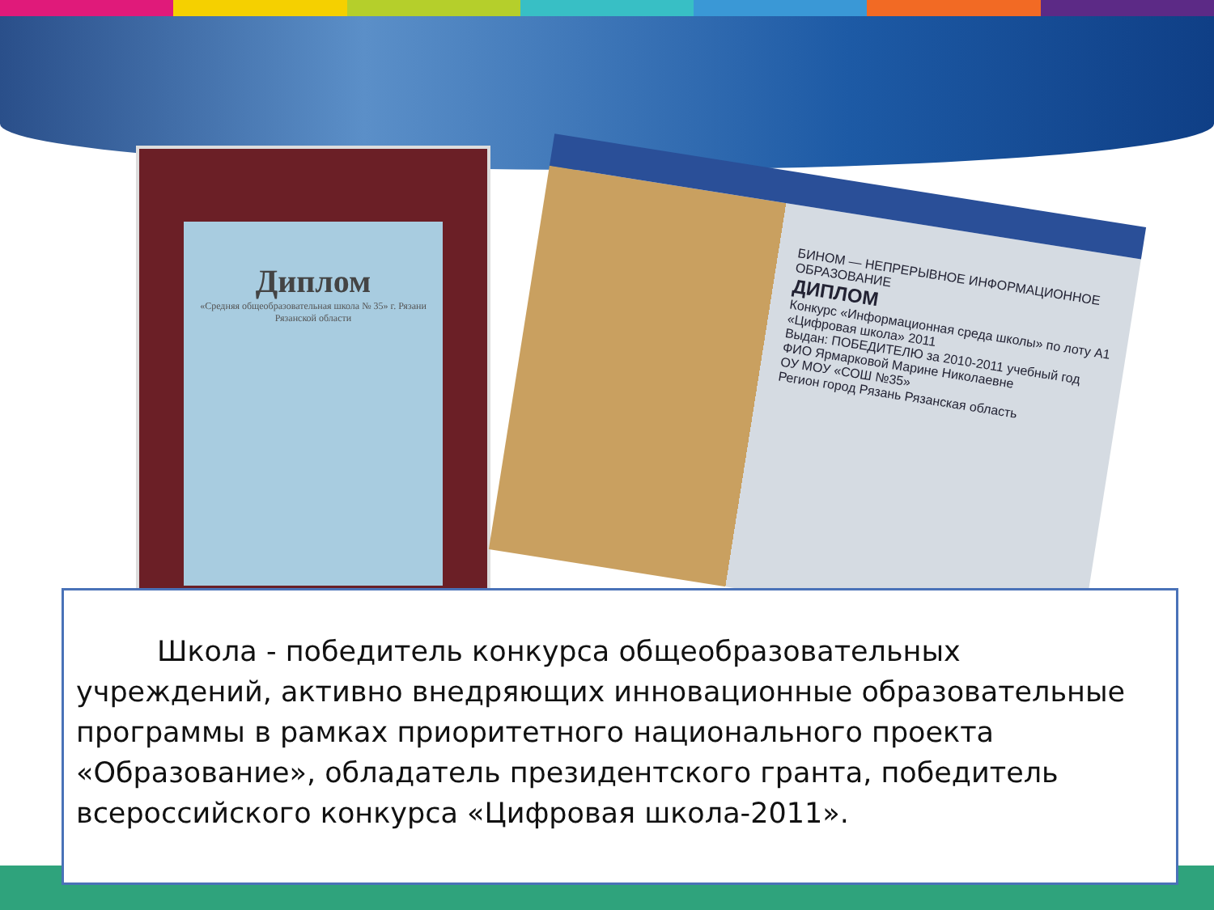Диплом
«Средняя общеобразовательная школа № 35» г. Рязани Рязанской области
БИНОМ — НЕПРЕРЫВНОЕ ИНФОРМАЦИОННОЕ ОБРАЗОВАНИЕ
ДИПЛОМ
Конкурс «Информационная среда школы» по лоту А1 «Цифровая школа» 2011
Выдан: ПОБЕДИТЕЛЮ за 2010-2011 учебный год
ФИО Ярмарковой Марине Николаевне
ОУ МОУ «СОШ №35»
Регион город Рязань Рязанская область
Школа - победитель конкурса общеобразовательных учреждений, активно внедряющих инновационные образовательные программы в рамках приоритетного национального проекта «Образование», обладатель президентского гранта, победитель всероссийского конкурса «Цифровая школа-2011».